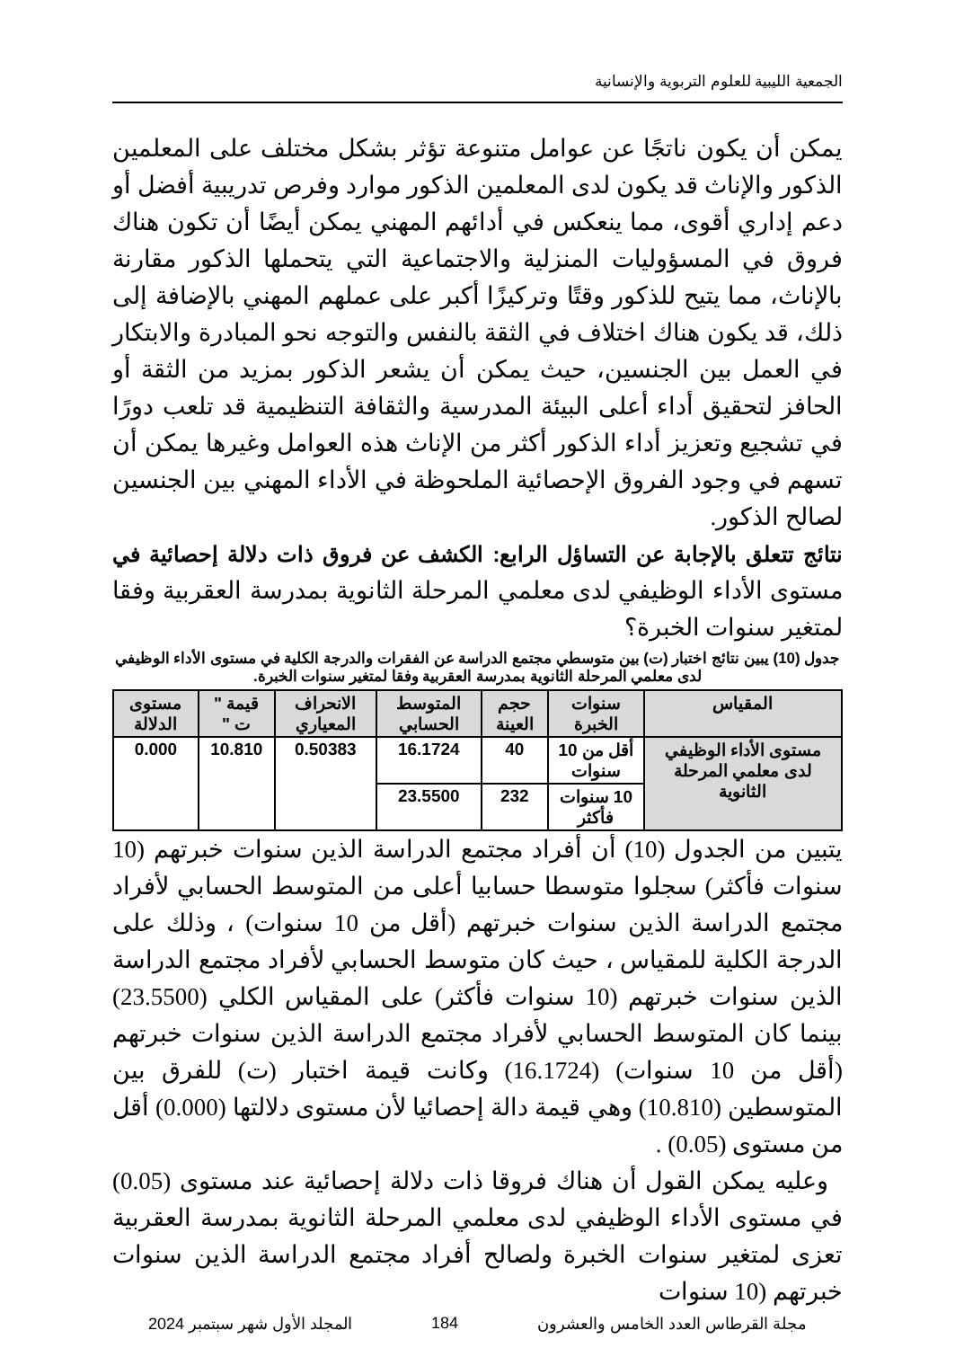الجمعية الليبية للعلوم التربوية والإنسانية
يمكن أن يكون ناتجًا عن عوامل متنوعة تؤثر بشكل مختلف على المعلمين الذكور والإناث قد يكون لدى المعلمين الذكور موارد وفرص تدريبية أفضل أو دعم إداري أقوى، مما ينعكس في أدائهم المهني يمكن أيضًا أن تكون هناك فروق في المسؤوليات المنزلية والاجتماعية التي يتحملها الذكور مقارنة بالإناث، مما يتيح للذكور وقتًا وتركيزًا أكبر على عملهم المهني بالإضافة إلى ذلك، قد يكون هناك اختلاف في الثقة بالنفس والتوجه نحو المبادرة والابتكار في العمل بين الجنسين، حيث يمكن أن يشعر الذكور بمزيد من الثقة أو الحافز لتحقيق أداء أعلى البيئة المدرسية والثقافة التنظيمية قد تلعب دورًا في تشجيع وتعزيز أداء الذكور أكثر من الإناث هذه العوامل وغيرها يمكن أن تسهم في وجود الفروق الإحصائية الملحوظة في الأداء المهني بين الجنسين لصالح الذكور.
نتائج تتعلق بالإجابة عن التساؤل الرابع: الكشف عن فروق ذات دلالة إحصائية في مستوى الأداء الوظيفي لدى معلمي المرحلة الثانوية بمدرسة العقربية وفقا لمتغير سنوات الخبرة؟
جدول (10) يبين نتائج اختبار (ت) بين متوسطي مجتمع الدراسة عن الفقرات والدرجة الكلية في مستوى الأداء الوظيفي لدى معلمي المرحلة الثانوية بمدرسة العقربية وفقا لمتغير سنوات الخبرة.
| المقياس | سنوات الخبرة | حجم العينة | المتوسط الحسابي | الانحراف المعياري | قيمة " ت " | مستوى الدلالة |
| --- | --- | --- | --- | --- | --- | --- |
| مستوى الأداء الوظيفي لدى معلمي المرحلة الثانوية | أقل من 10 سنوات | 40 | 16.1724 | 0.50383 | 10.810 | 0.000 |
| | 10 سنوات فأكثر | 232 | 23.5500 | | | |
يتبين من الجدول (10) أن أفراد مجتمع الدراسة الذين سنوات خبرتهم (10 سنوات فأكثر) سجلوا متوسطا حسابيا أعلى من المتوسط الحسابي لأفراد مجتمع الدراسة الذين سنوات خبرتهم (أقل من 10 سنوات) ، وذلك على الدرجة الكلية للمقياس ، حيث كان متوسط الحسابي لأفراد مجتمع الدراسة الذين سنوات خبرتهم (10 سنوات فأكثر) على المقياس الكلي (23.5500) بينما كان المتوسط الحسابي لأفراد مجتمع الدراسة الذين سنوات خبرتهم (أقل من 10 سنوات) (16.1724) وكانت قيمة اختبار (ت) للفرق بين المتوسطين (10.810) وهي قيمة دالة إحصائيا لأن مستوى دلالتها (0.000) أقل من مستوى (0.05) .
وعليه يمكن القول أن هناك فروقا ذات دلالة إحصائية عند مستوى (0.05) في مستوى الأداء الوظيفي لدى معلمي المرحلة الثانوية بمدرسة العقربية تعزى لمتغير سنوات الخبرة ولصالح أفراد مجتمع الدراسة الذين سنوات خبرتهم (10 سنوات
مجلة القرطاس العدد الخامس والعشرون 184 المجلد الأول شهر سبتمبر 2024